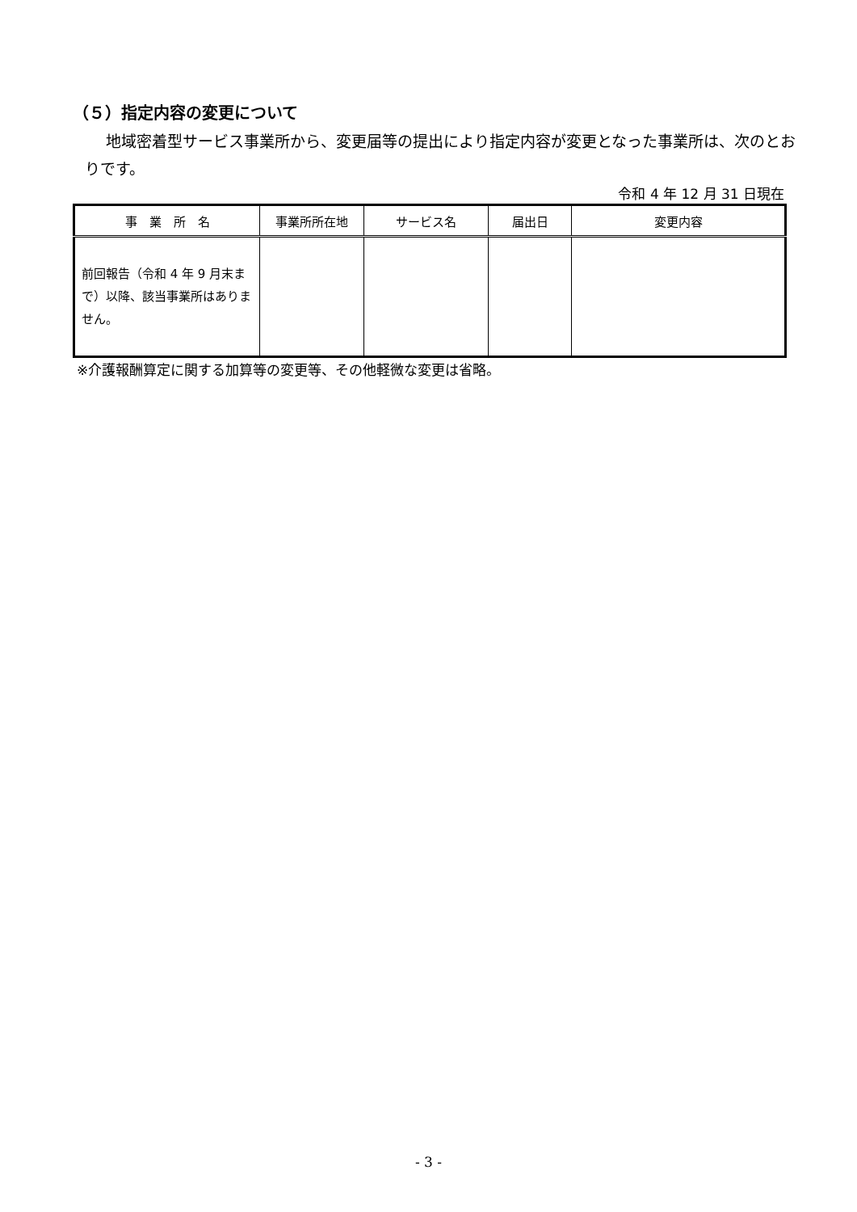（５）指定内容の変更について
地域密着型サービス事業所から、変更届等の提出により指定内容が変更となった事業所は、次のとおりです。
令和 4 年 12 月 31 日現在
| 事 業 所 名 | 事業所所在地 | サービス名 | 届出日 | 変更内容 |
| --- | --- | --- | --- | --- |
| 前回報告（令和 4 年 9 月末まで）以降、該当事業所はありません。 | | | | |
※介護報酬算定に関する加算等の変更等、その他軽微な変更は省略。
- 3 -